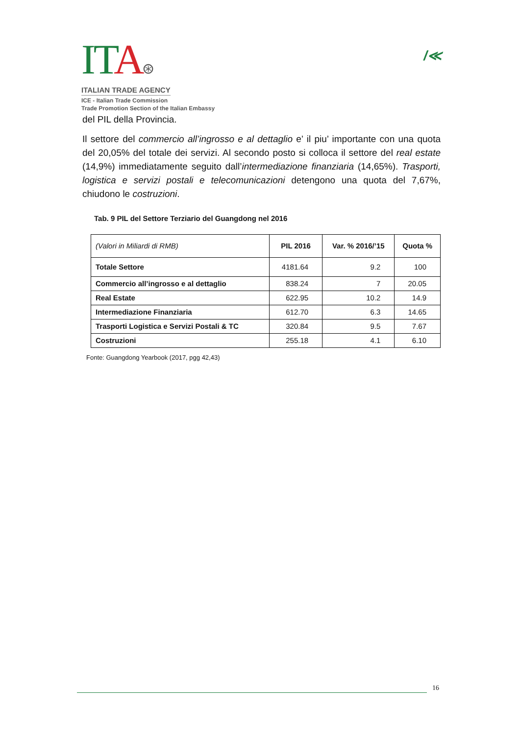ITA⊛
ITALIAN TRADE AGENCY
ICE - Italian Trade Commission
Trade Promotion Section of the Italian Embassy
/≪
del PIL della Provincia.
Il settore del commercio all’ingrosso e al dettaglio e’ il piu’ importante con una quota del 20,05% del totale dei servizi. Al secondo posto si colloca il settore del real estate (14,9%) immediatamente seguito dall’intermediazione finanziaria (14,65%). Trasporti, logistica e servizi postali e telecomunicazioni detengono una quota del 7,67%, chiudono le costruzioni.
Tab. 9 PIL del Settore Terziario del Guangdong nel 2016
| (Valori in Miliardi di RMB) | PIL 2016 | Var. % 2016/’15 | Quota % |
| --- | --- | --- | --- |
| Totale Settore | 4181.64 | 9.2 | 100 |
| Commercio all’ingrosso e al dettaglio | 838.24 | 7 | 20.05 |
| Real Estate | 622.95 | 10.2 | 14.9 |
| Intermediazione Finanziaria | 612.70 | 6.3 | 14.65 |
| Trasporti Logistica e Servizi Postali & TC | 320.84 | 9.5 | 7.67 |
| Costruzioni | 255.18 | 4.1 | 6.10 |
Fonte: Guangdong Yearbook (2017, pgg 42,43)
16